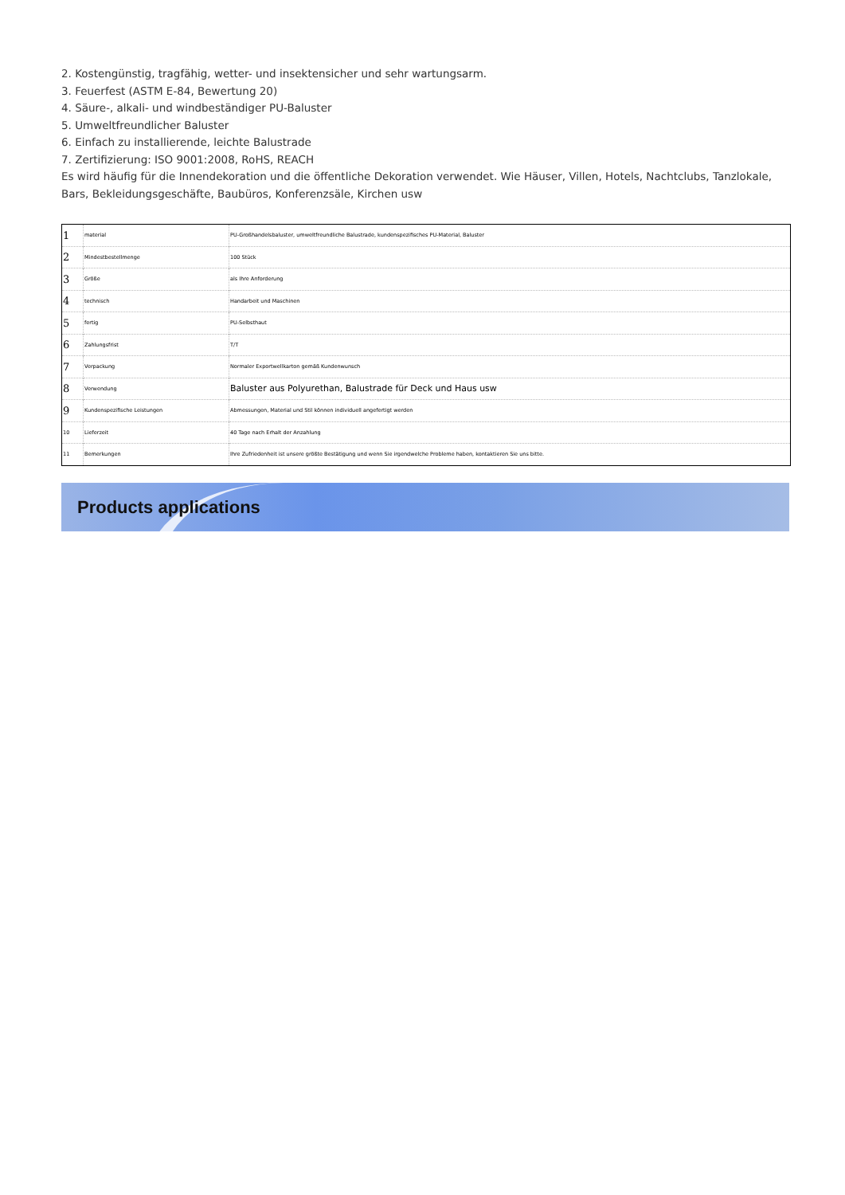2. Kostengünstig, tragfähig, wetter- und insektensicher und sehr wartungsarm.
3. Feuerfest (ASTM E-84, Bewertung 20)
4. Säure-, alkali- und windbeständiger PU-Baluster
5. Umweltfreundlicher Baluster
6. Einfach zu installierende, leichte Balustrade
7. Zertifizierung: ISO 9001:2008, RoHS, REACH
Es wird häufig für die Innendekoration und die öffentliche Dekoration verwendet. Wie Häuser, Villen, Hotels, Nachtclubs, Tanzlokale, Bars, Bekleidungsgeschäfte, Baubüros, Konferenzsäle, Kirchen usw
| 1 | material | PU-Großhandelsbaluster, umweltfreundliche Balustrade, kundenspezifisches PU-Material, Baluster |
| 2 | Mindestbestellmenge | 100 Stück |
| 3 | Größe | als Ihre Anforderung |
| 4 | technisch | Handarbeit und Maschinen |
| 5 | fertig | PU-Selbsthaut |
| 6 | Zahlungsfrist | T/T |
| 7 | Verpackung | Normaler Exportwellkarton gemäß Kundenwunsch |
| 8 | Verwendung | Baluster aus Polyurethan, Balustrade für Deck und Haus usw |
| 9 | Kundenspezifische Leistungen | Abmessungen, Material und Stil können individuell angefertigt werden |
| 10 | Lieferzeit | 40 Tage nach Erhalt der Anzahlung |
| 11 | Bemerkungen | Ihre Zufriedenheit ist unsere größte Bestätigung und wenn Sie irgendwelche Probleme haben, kontaktieren Sie uns bitte. |
Products applications